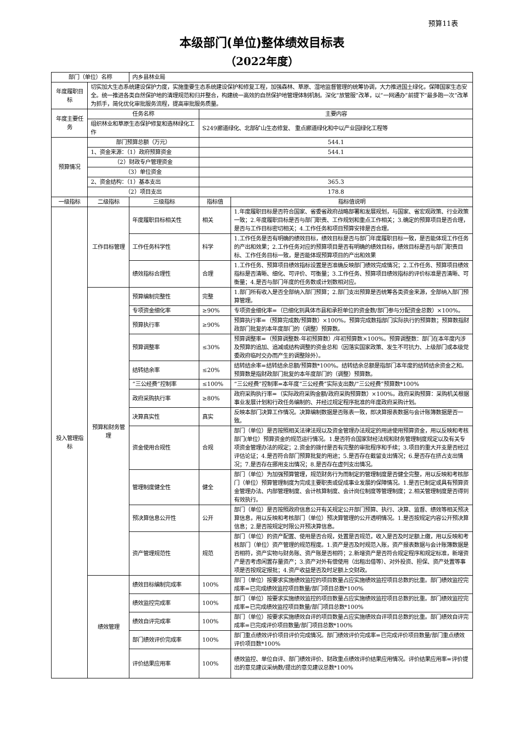预算11表
本级部门(单位)整体绩效目标表
（2022年度）
| 部门（单位）名称 | | 内乡县林业局 | | |
| 年度履职目标 | 切实加大生态系统建设保护力度，实施重要生态系统建设保护和修复工程，加强森林、草原、湿地监督管理的统筹协调，大力推进国土绿化，保障国家生态安全。统一推进各类自然保护地的清理规范和归并整合，构建统一高效的自然保护地管理体制机制。深化“放管服”改革，以“一网通办”前提下“最多跑一次”改革为抓手，简化优化审批服务流程，提高审批服务质量。 | | | |
| 年度主要任务 | 任务名称 | | 主要内容 | |
| | 组织林业和草原生态保护修复和造林绿化工作 | | S249廊道绿化、北部矿山生态修复、 重点廊道绿化和中以产业园绿化工程等 | |
| 预算情况 | 部门预算总额（万元） | | 544.1 | |
| | 1、资金来源：（1）政府预算资金 | | 544.1 | |
| | （2）财政专户管理资金 | | | |
| | （3）单位资金 | | | |
| | 2、资金结构：（1）基本支出 | | 365.3 | |
| | （2）项目支出 | | 178.8 | |
| 一级指标 | 二级指标 | 三级指标 | 指标值 | 指标值说明 |
| 投入管理指标 | 工作目标管理 | 年度履职目标相关性 | 相关 | 1.年度履职目标是否符合国家、省委省政府战略部署和发展规划，与国家、省宏观政策、行业政策一致；2.年度履职目标是否与部门职责、工作规划和重点工作相关；3.确定的预算项目是否合理，是否与工作目标密切相关；4.工作任务和项目预算安排是否合理。 |
| | | 工作任务科学性 | 科学 | 1.工作任务是否有明确的绩效目标，绩效目标是否与部门年度履职目标一致，是否能体现工作任务的产出和效果；2.工作任务对应的预算项目是否有明确的绩效目标，绩效目标是否与部门职责目标、工作任务目标一致，是否能体现预算项目的产出和效果 |
| | | 绩效指标合理性 | 合理 | 1.工作任务、预算项目绩效指标设置是否准确反映部门绩效完成情况；2.工作任务、预算项目绩效指标是否清晰、细化、可评价、可衡量；3.工作任务、预算项目绩效指标的评价标准是否清晰、可衡量；4.是否与部门年度的任务数或计划数相对应。 |
| | 预算和财务管理 | 预算编制完整性 | 完整 | 1.部门所有收入是否全部纳入部门预算；2.部门支出预算是否统筹各类资金来源，全部纳入部门预算管理。 |
| | | 专项资金细化率 | ≥90% | 专项资金细化率=（已细化到具体市县和承担单位的资金数/部门参与分配资金总数）×100%。 |
| | | 预算执行率 | ≥90% | 预算执行率=（预算完成数/预算数）×100%。预算完成数指部门实际执行的预算数；预算数指财政部门批复的本年度部门的（调整）预算数。 |
| | | 预算调整率 | ≤30% | 预算调整率=（预算调整数-年初预算数）/年初预算数×100%。预算调整数：部门在本年度内涉及预算的追加、追减或结构调整的资金总和（因落实国家政策、发生不可抗力、上级部门或本级党委政府临时交办而产生的调整除外）。 |
| | | 结转结余率 | ≤20% | 结转结余率=结转结余总额/预算数*100%。结转结余总额是指部门本年度的结转结余资金之和。预算数是指财政部门批复的本年度部门的（调整）预算数。 |
| | | “三公经费”控制率 | ≤100% | “三公经费”控制率=本年度“三公经费”实际支出数/“三公经费”预算数*100% |
| | | 政府采购执行率 | ≥80% | 政府采购执行率=（实际政府采购金额/政府采购预算数）×100%。政府采购预算：采购机关根据事业发展计划和行政任务编制的、并经过规定程序批准的年度政府采购计划。 |
| | | 决算真实性 | 真实 | 反映本部门决算工作情况。决算编制数据是否账表一致，即决算报表数据与会计账簿数据是否一致。 |
| | | 资金使用合规性 | 合规 | 部门（单位）是否按照相关法律法规以及资金管理办法规定的用途使用预算资金，用以反映和考核部门(单位）预算资金的规范运行情况。1.是否符合国家财经法规和财务管理制度规定以及有关专项资金管理办法的规定；2.资金的拨付是否有完整的审批程序和手续；3.项目的重大开支是否经过评估论证；4.是否符合部门预算批复的用途；5.是否存在截留支出情况；6.是否存在挤占支出情况；7.是否存在挪用支出情况；8.是否存在虚列支出情况。 |
| | | 管理制度健全性 | 健全 | 部门（单位）为加强预算管理，规范财务行为而制定的管理制度是否健全完整，用以反映和考核部门（单位）预算管理制度为完成主要职责或促成事业发展的保障情况。1.是否已制定或具有预算资金管理办法、内部管理制度、会计核算制度、会计岗位制度等管理制度；2.相关管理制度是否得到有效执行。 |
| | | 预决算信息公开性 | 公开 | 部门（单位）是否按照政府信息公开有关规定公开部门预算、执行、决算、监督、绩效等相关预决算信息，用以反映和考核部门（单位）预决算管理的公开透明情况。1.是否按规定内容公开预决算信息；2.是否按规定时限公开预决算信息。 |
| | | 资产管理规范性 | 规范 | 部门（单位）的资产配置、使用是否合规，处置是否规范，收入是否及时足额上缴，用以反映和考核部门（单位）资产管理的规范程度。1.资产是否及时规范入账，资产报表数据与会计账簿数据是否相符，资产实物与财务账、资产账是否相符；2.新增资产是否符合规定程序和规定标准，新增资产是否考虑闲置存量资产；3.资产对外有偿使用（出租出借等）、对外投资、担保、资产处置等事项是否按规定报批；4.资产收益是否及时足额上交财政。 |
| | 绩效管理 | 绩效目标编制完成率 | 100% | 部门（单位）按要求实施绩效监控的项目数量占应实施绩效监控项目总数的比重。部门绩效监控完成率=已完成绩效监控项目数量/部门项目总数*100% |
| | | 绩效监控完成率 | 100% | 部门（单位）按要求实施绩效监控的项目数量占应实施绩效监控项目总数的比重。部门绩效监控完成率=已完成绩效监控项目数量/部门项目总数*100% |
| | | 绩效自评完成率 | 100% | 部门（单位）按要求实施绩效自评的项目数量占应实施绩效自评项目总数的比重。部门绩效自评完成率=已完成评价项目数量/部门项目总数*100% |
| | | 部门绩效评价完成率 | 100% | 部门重点绩效评价项目评价完成情况。部门绩效评价完成率=已完成评价项目数量/部门重点绩效评价项目数*100% |
| | | 评价结果应用率 | 100% | 绩效监控、单位自评、部门绩效评价、财政重点绩效评价结果应用情况。评价结果应用率=评价提出的意见建议采纳数/提出的意见建议总数*100% |